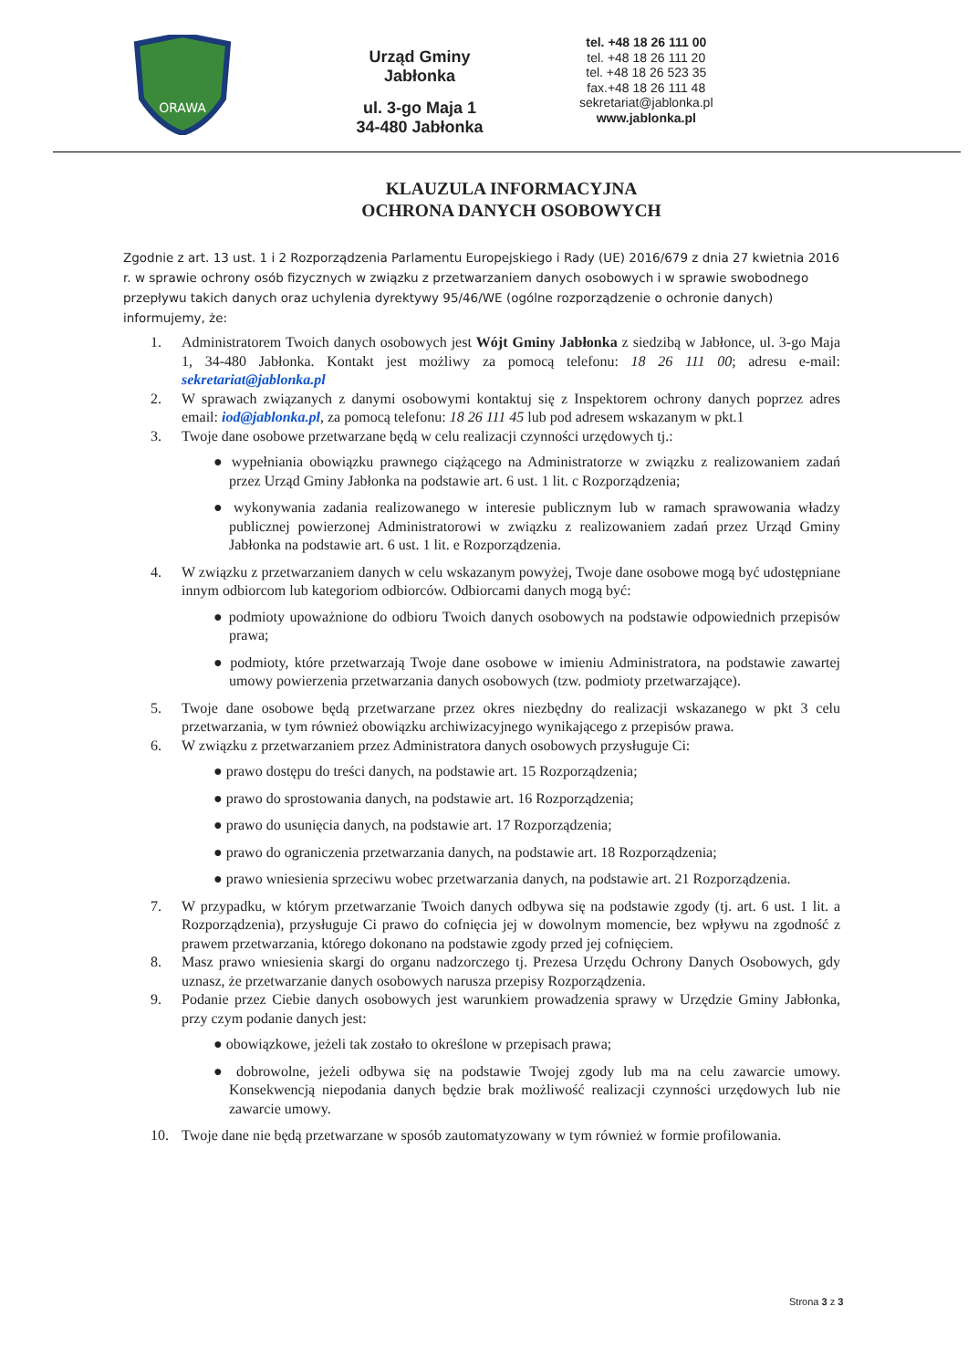ORAWA
Urząd Gminy
Jabłonka
ul. 3-go Maja 1
34-480 Jabłonka
tel. +48 18 26 111 00
tel. +48 18 26 111 20
tel. +48 18 26 523 35
fax.+48 18 26 111 48
sekretariat@jablonka.pl
www.jablonka.pl
KLAUZULA INFORMACYJNA
OCHRONA DANYCH OSOBOWYCH
Zgodnie z art. 13 ust. 1 i 2 Rozporządzenia Parlamentu Europejskiego i Rady (UE) 2016/679 z dnia 27 kwietnia 2016 r. w sprawie ochrony osób fizycznych w związku z przetwarzaniem danych osobowych i w sprawie swobodnego przepływu takich danych oraz uchylenia dyrektywy 95/46/WE (ogólne rozporządzenie o ochronie danych) informujemy, że:
1. Administratorem Twoich danych osobowych jest Wójt Gminy Jabłonka z siedzibą w Jabłonce, ul. 3-go Maja 1, 34-480 Jabłonka. Kontakt jest możliwy za pomocą telefonu: 18 26 111 00; adresu e-mail: sekretariat@jablonka.pl
2. W sprawach związanych z danymi osobowymi kontaktuj się z Inspektorem ochrony danych poprzez adres email: iod@jablonka.pl, za pomocą telefonu: 18 26 111 45 lub pod adresem wskazanym w pkt.1
3. Twoje dane osobowe przetwarzane będą w celu realizacji czynności urzędowych tj.:
● wypełniania obowiązku prawnego ciążącego na Administratorze w związku z realizowaniem zadań przez Urząd Gminy Jabłonka na podstawie art. 6 ust. 1 lit. c Rozporządzenia;
● wykonywania zadania realizowanego w interesie publicznym lub w ramach sprawowania władzy publicznej powierzonej Administratorowi w związku z realizowaniem zadań przez Urząd Gminy Jabłonka na podstawie art. 6 ust. 1 lit. e Rozporządzenia.
4. W związku z przetwarzaniem danych w celu wskazanym powyżej, Twoje dane osobowe mogą być udostępniane innym odbiorcom lub kategoriom odbiorców. Odbiorcami danych mogą być:
● podmioty upoważnione do odbioru Twoich danych osobowych na podstawie odpowiednich przepisów prawa;
● podmioty, które przetwarzają Twoje dane osobowe w imieniu Administratora, na podstawie zawartej umowy powierzenia przetwarzania danych osobowych (tzw. podmioty przetwarzające).
5. Twoje dane osobowe będą przetwarzane przez okres niezbędny do realizacji wskazanego w pkt 3 celu przetwarzania, w tym również obowiązku archiwizacyjnego wynikającego z przepisów prawa.
6. W związku z przetwarzaniem przez Administratora danych osobowych przysługuje Ci:
● prawo dostępu do treści danych, na podstawie art. 15 Rozporządzenia;
● prawo do sprostowania danych, na podstawie art. 16 Rozporządzenia;
● prawo do usunięcia danych, na podstawie art. 17 Rozporządzenia;
● prawo do ograniczenia przetwarzania danych, na podstawie art. 18 Rozporządzenia;
● prawo wniesienia sprzeciwu wobec przetwarzania danych, na podstawie art. 21 Rozporządzenia.
7. W przypadku, w którym przetwarzanie Twoich danych odbywa się na podstawie zgody (tj. art. 6 ust. 1 lit. a Rozporządzenia), przysługuje Ci prawo do cofnięcia jej w dowolnym momencie, bez wpływu na zgodność z prawem przetwarzania, którego dokonano na podstawie zgody przed jej cofnięciem.
8. Masz prawo wniesienia skargi do organu nadzorczego tj. Prezesa Urzędu Ochrony Danych Osobowych, gdy uznasz, że przetwarzanie danych osobowych narusza przepisy Rozporządzenia.
9. Podanie przez Ciebie danych osobowych jest warunkiem prowadzenia sprawy w Urzędzie Gminy Jabłonka, przy czym podanie danych jest:
● obowiązkowe, jeżeli tak zostało to określone w przepisach prawa;
● dobrowolne, jeżeli odbywa się na podstawie Twojej zgody lub ma na celu zawarcie umowy. Konsekwencją niepodania danych będzie brak możliwość realizacji czynności urzędowych lub nie zawarcie umowy.
10. Twoje dane nie będą przetwarzane w sposób zautomatyzowany w tym również w formie profilowania.
Strona 3 z 3